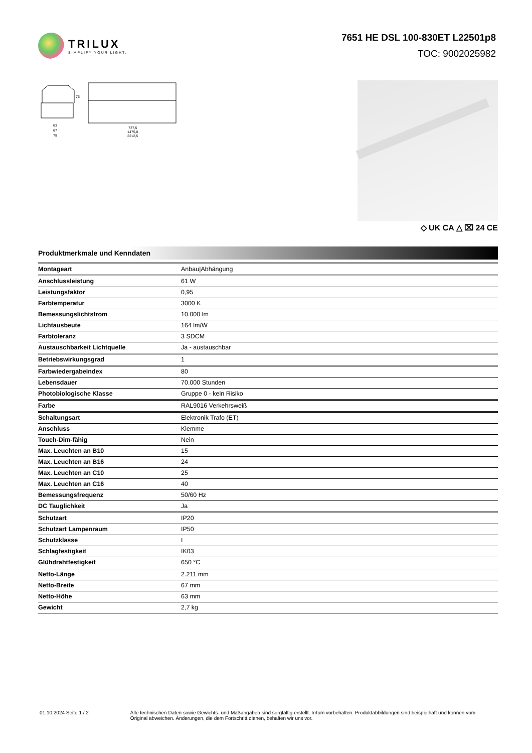TRILUX
SIMPLIFY YOUR LIGHT.
7651 HE DSL 100-830ET L22501p8
TOC: 9002025982
63
67
78
75
737,5
1475,0
2212,5
◇ UK CA △ ⌧ 24 CE
Produktmerkmale und Kenndaten
| Montageart | Anbau/Abhängung |
| Anschlussleistung | 61 W |
| Leistungsfaktor | 0,95 |
| Farbtemperatur | 3000 K |
| Bemessungslichtstrom | 10.000 lm |
| Lichtausbeute | 164 lm/W |
| Farbtoleranz | 3 SDCM |
| Austauschbarkeit Lichtquelle | Ja - austauschbar |
| Betriebswirkungsgrad | 1 |
| Farbwiedergabeindex | 80 |
| Lebensdauer | 70.000 Stunden |
| Photobiologische Klasse | Gruppe 0 - kein Risiko |
| Farbe | RAL9016 Verkehrsweiß |
| Schaltungsart | Elektronik Trafo (ET) |
| Anschluss | Klemme |
| Touch-Dim-fähig | Nein |
| Max. Leuchten an B10 | 15 |
| Max. Leuchten an B16 | 24 |
| Max. Leuchten an C10 | 25 |
| Max. Leuchten an C16 | 40 |
| Bemessungsfrequenz | 50/60 Hz |
| DC Tauglichkeit | Ja |
| Schutzart | IP20 |
| Schutzart Lampenraum | IP50 |
| Schutzklasse | I |
| Schlagfestigkeit | IK03 |
| Glühdrahtfestigkeit | 650 °C |
| Netto-Länge | 2.211 mm |
| Netto-Breite | 67 mm |
| Netto-Höhe | 63 mm |
| Gewicht | 2,7 kg |
01.10.2024 Seite 1 / 2 Alle technischen Daten sowie Gewichts- und Maßangaben sind sorgfältig erstellt. Irrtum vorbehalten. Produktabbildungen sind beispielhaft und können vom Original abweichen. Änderungen, die dem Fortschritt dienen, behalten wir uns vor.